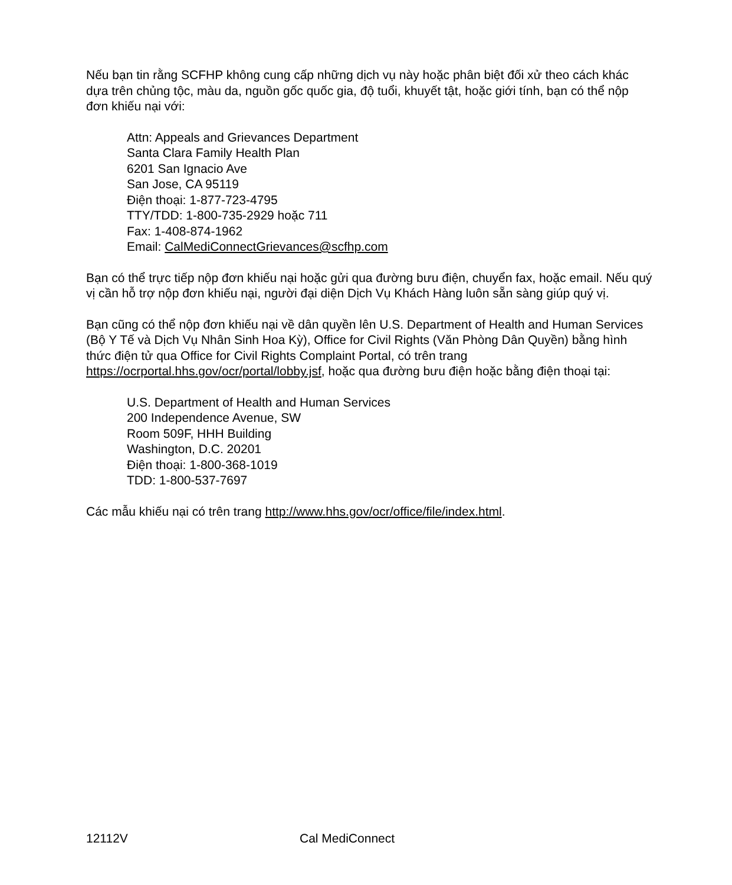Nếu bạn tin rằng SCFHP không cung cấp những dịch vụ này hoặc phân biệt đối xử theo cách khác dựa trên chủng tộc, màu da, nguồn gốc quốc gia, độ tuổi, khuyết tật, hoặc giới tính, bạn có thể nộp đơn khiếu nại với:
Attn: Appeals and Grievances Department
Santa Clara Family Health Plan
6201 San Ignacio Ave
San Jose, CA 95119
Điện thoại: 1-877-723-4795
TTY/TDD: 1-800-735-2929 hoặc 711
Fax: 1-408-874-1962
Email: CalMediConnectGrievances@scfhp.com
Bạn có thể trực tiếp nộp đơn khiếu nại hoặc gửi qua đường bưu điện, chuyển fax, hoặc email. Nếu quý vị cần hỗ trợ nộp đơn khiếu nại, người đại diện Dịch Vụ Khách Hàng luôn sẵn sàng giúp quý vị.
Bạn cũng có thể nộp đơn khiếu nại về dân quyền lên U.S. Department of Health and Human Services (Bộ Y Tế và Dịch Vụ Nhân Sinh Hoa Kỳ), Office for Civil Rights (Văn Phòng Dân Quyền) bằng hình thức điện tử qua Office for Civil Rights Complaint Portal, có trên trang https://ocrportal.hhs.gov/ocr/portal/lobby.jsf, hoặc qua đường bưu điện hoặc bằng điện thoại tại:
U.S. Department of Health and Human Services
200 Independence Avenue, SW
Room 509F, HHH Building
Washington, D.C. 20201
Điện thoại: 1-800-368-1019
TDD: 1-800-537-7697
Các mẫu khiếu nại có trên trang http://www.hhs.gov/ocr/office/file/index.html.
12112V Cal MediConnect